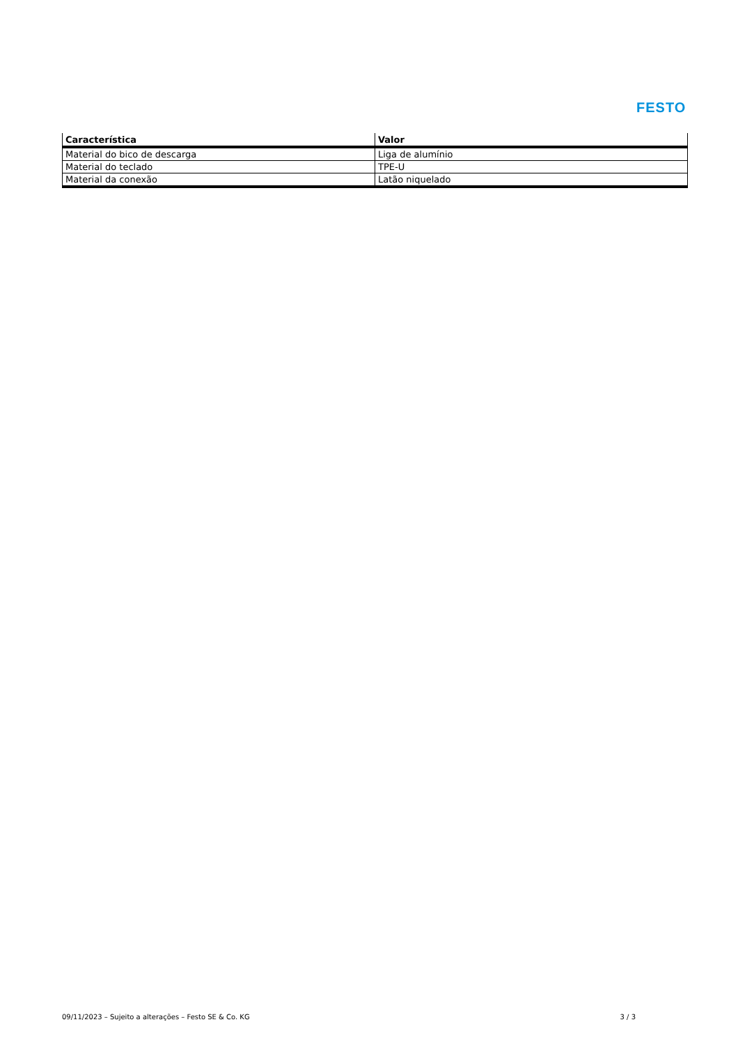FESTO
| Característica | Valor |
| --- | --- |
| Material do bico de descarga | Liga de alumínio |
| Material do teclado | TPE-U |
| Material da conexão | Latão niquelado |
09/11/2023 – Sujeito a alterações – Festo SE & Co. KG 3 / 3